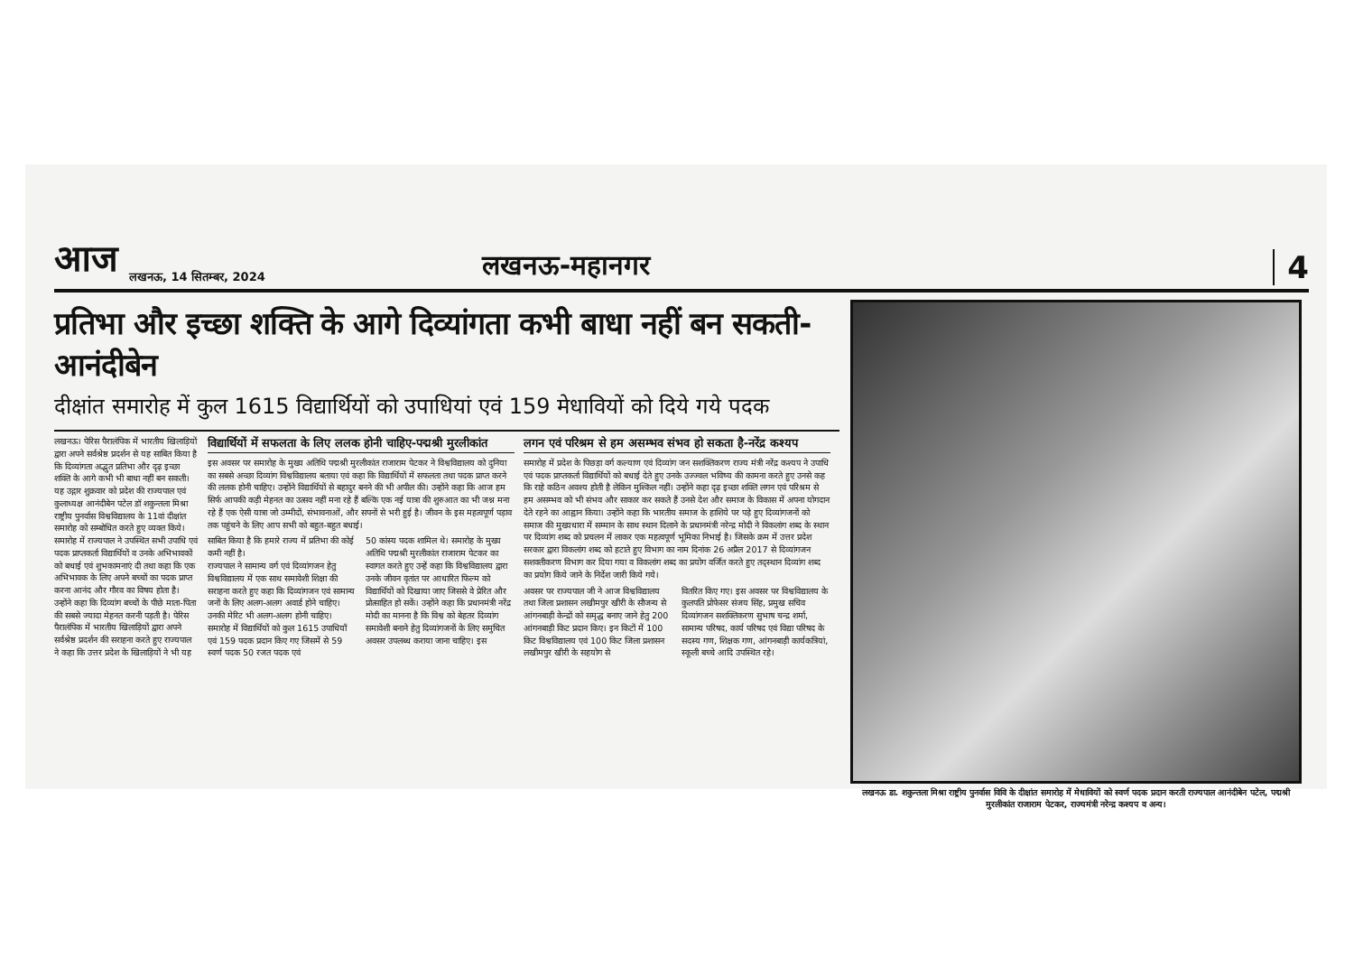आज लखनऊ, 14 सितम्बर, 2024 लखनऊ-महानगर 4
प्रतिभा और इच्छा शक्ति के आगे दिव्यांगता कभी बाधा नहीं बन सकती-आनंदीबेन
दीक्षांत समारोह में कुल 1615 विद्यार्थियों को उपाधियां एवं 159 मेधावियों को दिये गये पदक
लखनऊ। पेरिस पैरालंपिक में भारतीय खिलाड़ियों द्वारा अपने सर्वश्रेष्ठ प्रदर्शन से यह साबित किया है कि दिव्यांगता अद्भुत प्रतिभा और दृढ़ इच्छा शक्ति के आगे कभी भी बाधा नहीं बन सकती। यह उद्गार शुक्रवार को प्रदेश की राज्यपाल एवं कुलाध्यक्ष आनंदीबेन पटेल डॉ शकुन्तला मिश्रा राष्ट्रीय पुनर्वास विश्वविद्यालय के 11वां दीक्षांत समारोह को सम्बोधित करते हुए व्यक्त किये। समारोह में राज्यपाल ने उपस्थित सभी उपाधि एवं पदक प्राप्तकर्ता विद्यार्थियों व उनके अभिभावकों को बधाई एवं शुभकामनाएं दी तथा कहा कि एक अभिभावक के लिए अपने बच्चों का पदक प्राप्त करना आनंद और गौरव का विषय होता है। उन्होंने कहा कि दिव्यांग बच्चों के पीछे माता-पिता की सबसे ज्यादा मेहनत करनी पड़ती है। पेरिस पैरालंपिक में भारतीय खिलाड़ियों द्वारा अपने सर्वश्रेष्ठ प्रदर्शन की सराहना करते हुए राज्यपाल ने कहा कि उत्तर प्रदेश के खिलाड़ियों ने भी यह
विद्यार्थियों में सफलता के लिए ललक होनी चाहिए-पद्मश्री मुरलीकांत
इस अवसर पर समारोह के मुख्य अतिथि पद्मश्री मुरलीकांत राजाराम पेटकर ने विश्वविद्यालय को दुनिया का सबसे अच्छा दिव्यांग विश्वविद्यालय बताया एवं कहा कि विद्यार्थियों में सफलता तथा पदक प्राप्त करने की ललक होनी चाहिए। उन्होंने विद्यार्थियों से बहादुर बनने की भी अपील की। उन्होंने कहा कि आज हम सिर्फ आपकी कड़ी मेहनत का उत्सव नहीं मना रहे हैं बल्कि एक नई यात्रा की शुरुआत का भी जश्न मना रहे हैं एक ऐसी यात्रा जो उम्मीदों, संभावनाओं, और सपनों से भरी हुई है। जीवन के इस महत्वपूर्ण पड़ाव तक पहुंचने के लिए आप सभी को बहुत-बहुत बधाई।
साबित किया है कि हमारे राज्य में प्रतिभा की कोई कमी नहीं है।
राज्यपाल ने सामान्य वर्ग एवं दिव्यांगजन हेतु विश्वविद्यालय में एक साथ समावेशी शिक्षा की सराहना करते हुए कहा कि दिव्यांगजन एवं सामान्य जनों के लिए अलग-अलग अवार्ड होने चाहिए। उनकी मेरिट भी अलग-अलग होनी चाहिए। समारोह में विद्यार्थियों को कुल 1615 उपाधियाँ एवं 159 पदक प्रदान किए गए जिसमें से 59 स्वर्ण पदक 50 रजत पदक एवं
50 कांस्य पदक शामिल थे। समारोह के मुख्य अतिथि पद्मश्री मुरलीकांत राजाराम पेटकर का स्वागत करते हुए उन्हें कहा कि विश्वविद्यालय द्वारा उनके जीवन वृतांत पर आधारित फिल्म को विद्यार्थियों को दिखाया जाए जिससे वे प्रेरित और प्रोत्साहित हो सकें। उन्होंने कहा कि प्रधानमंत्री नरेंद्र मोदी का मानना है कि विश्व को बेहतर दिव्यांग समावेशी बनाने हेतु दिव्यांगजनों के लिए समुचित अवसर उपलब्ध कराया जाना चाहिए। इस
लगन एवं परिश्रम से हम असम्भव संभव हो सकता है-नरेंद्र कश्यप
समारोह में प्रदेश के पिछड़ा वर्ग कल्याण एवं दिव्यांग जन सशक्तिकरण राज्य मंत्री नरेंद्र कश्यप ने उपाधि एवं पदक प्राप्तकर्ता विद्यार्थियों को बधाई देते हुए उनके उज्ज्वल भविष्य की कामना करते हुए उनसे कह कि राहे कठिन अवश्य होती है लेकिन मुश्किल नहीं। उन्होंने कहा दृढ़ इच्छा शक्ति लगन एवं परिश्रम से हम असम्भव को भी संभव और साकार कर सकते हैं उनसे देश और समाज के विकास में अपना योगदान देते रहने का आह्वान किया। उन्होंने कहा कि भारतीय समाज के हाशिये पर पड़े हुए दिव्यांगजनों को समाज की मुख्यधारा में सम्मान के साथ स्थान दिलाने के प्रधानमंत्री नरेन्द्र मोदी ने विकलांग शब्द के स्थान पर दिव्यांग शब्द को प्रचलन में लाकर एक महत्वपूर्ण भूमिका निभाई है। जिसके क्रम में उत्तर प्रदेश सरकार द्वारा विकलांग शब्द को हटाते हुए विभाग का नाम दिनांक 26 अप्रैल 2017 से दिव्यांगजन सशक्तीकरण विभाग कर दिया गया व विकलांग शब्द का प्रयोग वर्जित करते हुए तद्स्थान दिव्यांग शब्द का प्रयोग किये जाने के निर्देश जारी किये गये।
अवसर पर राज्यपाल जी ने आज विश्वविद्यालय तथा जिला प्रशासन लखीमपुर खीरी के सौजन्य से आंगनबाड़ी केन्द्रों को समृद्ध बनाए जाने हेतु 200 आंगनबाड़ी किट प्रदान किए। इन किटों में 100 किट विश्वविद्यालय एवं 100 किट जिला प्रशासन लखीमपुर खीरी के सहयोग से
वितरित किए गए। इस अवसर पर विश्वविद्यालय के कुलपति प्रोफेसर संजय सिंह, प्रमुख सचिव दिव्यांगजन सशक्तिकरण सुभाष चन्द्र शर्मा, सामान्य परिषद, कार्य परिषद एवं विद्या परिषद के सदस्य गण, शिक्षक गण, आंगनबाड़ी कार्यकत्रियां, स्कूली बच्चे आदि उपस्थित रहे।
लखनऊ डा. शकुन्तला मिश्रा राष्ट्रीय पुनर्वास विवि के दीक्षांत समारोह में मेधावियों को स्वर्ण पदक प्रदान करती राज्यपाल आनंदीबेन पटेल, पद्मश्री मुरलीकांत राजाराम पेटकर, राज्यमंत्री नरेन्द्र कश्यप व अन्य।